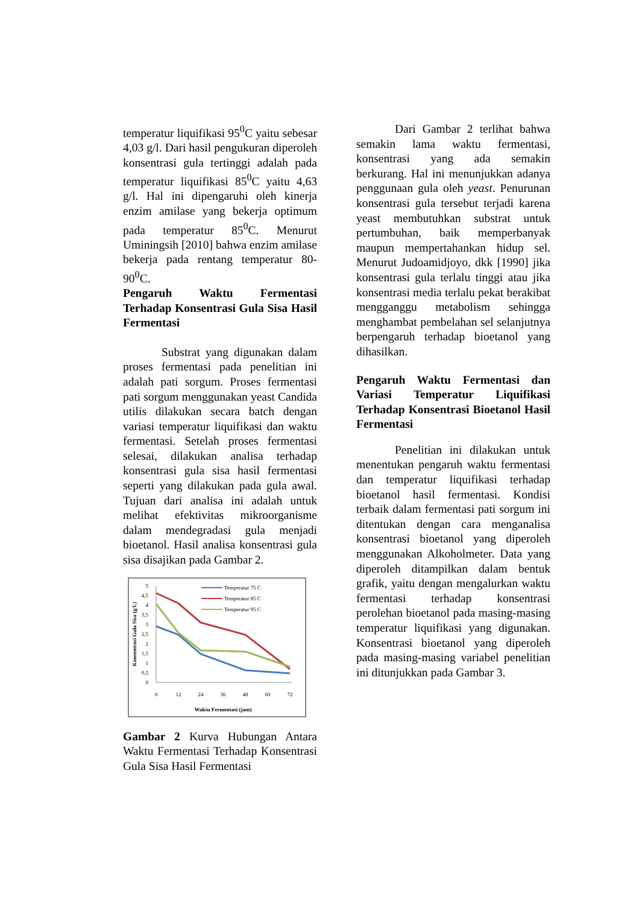temperatur liquifikasi 95<sup>0</sup>C yaitu sebesar 4,03 g/l. Dari hasil pengukuran diperoleh konsentrasi gula tertinggi adalah pada temperatur liquifikasi 85<sup>0</sup>C yaitu 4,63 g/l. Hal ini dipengaruhi oleh kinerja enzim amilase yang bekerja optimum pada temperatur 85<sup>0</sup>C. Menurut Uminingsih [2010] bahwa enzim amilase bekerja pada rentang temperatur 80-90<sup>0</sup>C.
Pengaruh Waktu Fermentasi Terhadap Konsentrasi Gula Sisa Hasil Fermentasi
Substrat yang digunakan dalam proses fermentasi pada penelitian ini adalah pati sorgum. Proses fermentasi pati sorgum menggunakan yeast Candida utilis dilakukan secara batch dengan variasi temperatur liquifikasi dan waktu fermentasi. Setelah proses fermentasi selesai, dilakukan analisa terhadap konsentrasi gula sisa hasil fermentasi seperti yang dilakukan pada gula awal. Tujuan dari analisa ini adalah untuk melihat efektivitas mikroorganisme dalam mendegradasi gula menjadi bioetanol. Hasil analisa konsentrasi gula sisa disajikan pada Gambar 2.
5
4,5
4
3,5
3
2,5
2
1,5
1
0,5
0
0
12
24
36
48
60
72
Waktu Fermentasi (jam)
Konsentrasi Gula Sisa (g/L)
Temperatur 75 C
Temperatur 85 C
Temperatur 95 C
Gambar 2 Kurva Hubungan Antara Waktu Fermentasi Terhadap Konsentrasi Gula Sisa Hasil Fermentasi
Dari Gambar 2 terlihat bahwa semakin lama waktu fermentasi, konsentrasi yang ada semakin berkurang. Hal ini menunjukkan adanya penggunaan gula oleh yeast. Penurunan konsentrasi gula tersebut terjadi karena yeast membutuhkan substrat untuk pertumbuhan, baik memperbanyak maupun mempertahankan hidup sel. Menurut Judoamidjoyo, dkk [1990] jika konsentrasi gula terlalu tinggi atau jika konsentrasi media terlalu pekat berakibat mengganggu metabolism sehingga menghambat pembelahan sel selanjutnya berpengaruh terhadap bioetanol yang dihasilkan.
Pengaruh Waktu Fermentasi dan Variasi Temperatur Liquifikasi Terhadap Konsentrasi Bioetanol Hasil Fermentasi
Penelitian ini dilakukan untuk menentukan pengaruh waktu fermentasi dan temperatur liquifikasi terhadap bioetanol hasil fermentasi. Kondisi terbaik dalam fermentasi pati sorgum ini ditentukan dengan cara menganalisa konsentrasi bioetanol yang diperoleh menggunakan Alkoholmeter. Data yang diperoleh ditampilkan dalam bentuk grafik, yaitu dengan mengalurkan waktu fermentasi terhadap konsentrasi perolehan bioetanol pada masing-masing temperatur liquifikasi yang digunakan. Konsentrasi bioetanol yang diperoleh pada masing-masing variabel penelitian ini ditunjukkan pada Gambar 3.